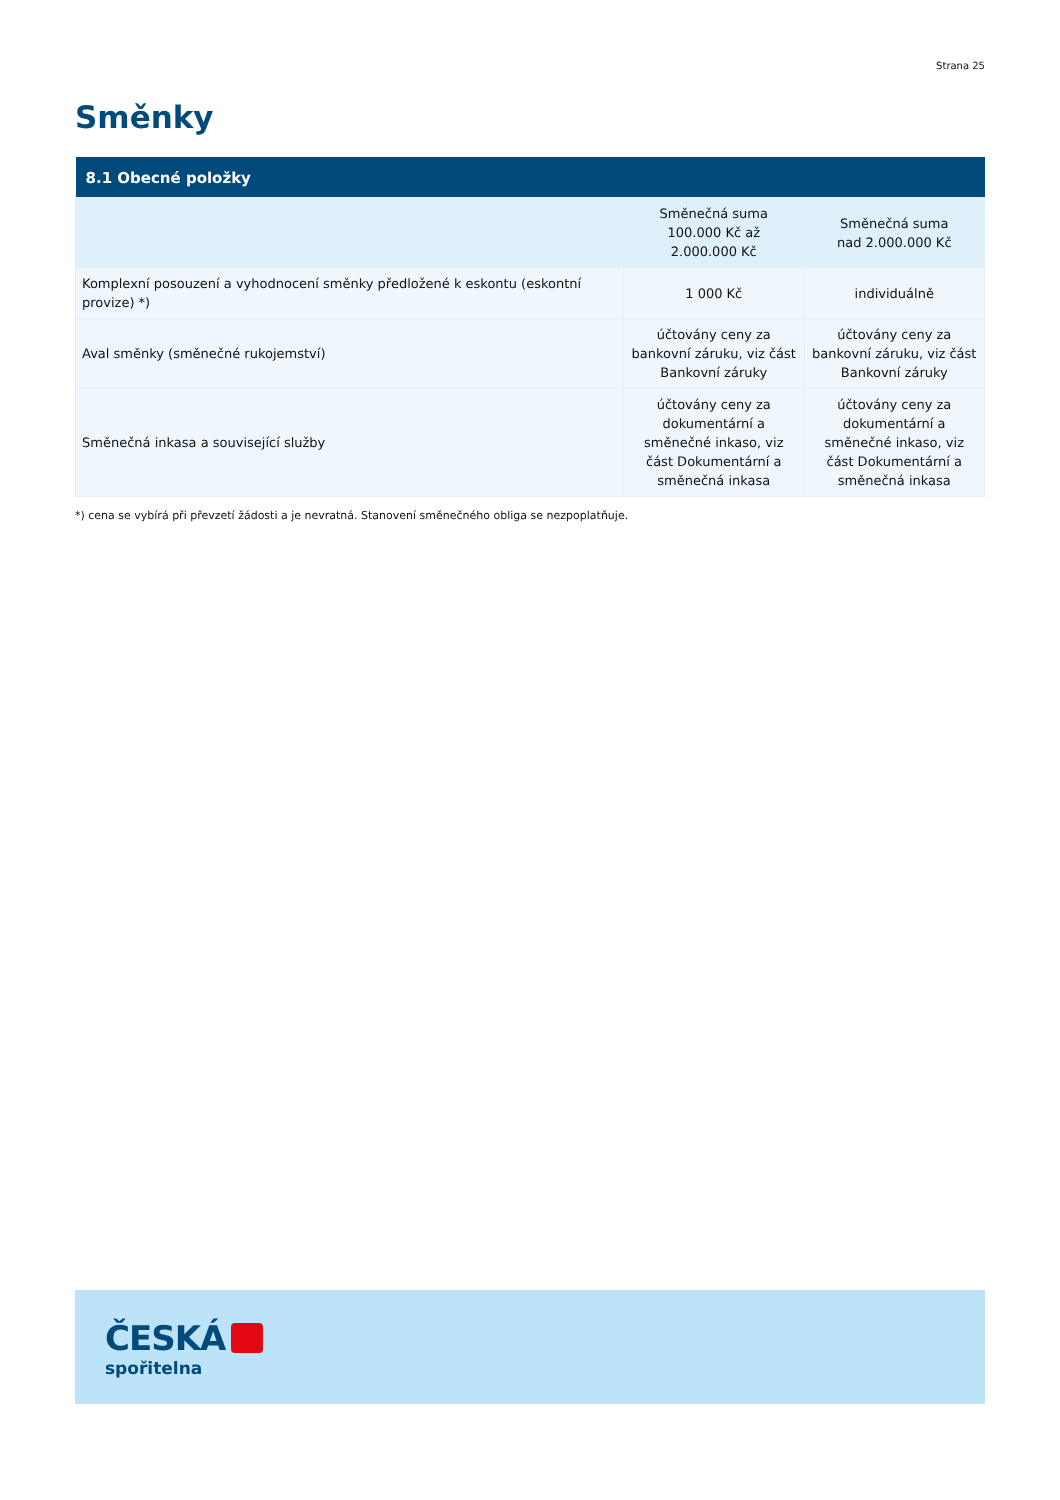Strana 25
Směnky
| 8.1 Obecné položky | | |
| --- | --- | --- |
| | Směnečná suma 100.000 Kč až 2.000.000 Kč | Směnečná suma nad 2.000.000 Kč |
| Komplexní posouzení a vyhodnocení směnky předložené k eskontu (eskontní provize) *) | 1 000 Kč | individuálně |
| Aval směnky (směnečné rukojemství) | účtovány ceny za bankovní záruku, viz část Bankovní záruky | účtovány ceny za bankovní záruku, viz část Bankovní záruky |
| Směnečná inkasa a související služby | účtovány ceny za dokumentární a směnečné inkaso, viz část Dokumentární a směnečná inkasa | účtovány ceny za dokumentární a směnečné inkaso, viz část Dokumentární a směnečná inkasa |
*) cena se vybírá při převzetí žádosti a je nevratná. Stanovení směnečného obliga se nezpoplatňuje.
ČESKÁ
spořitelna